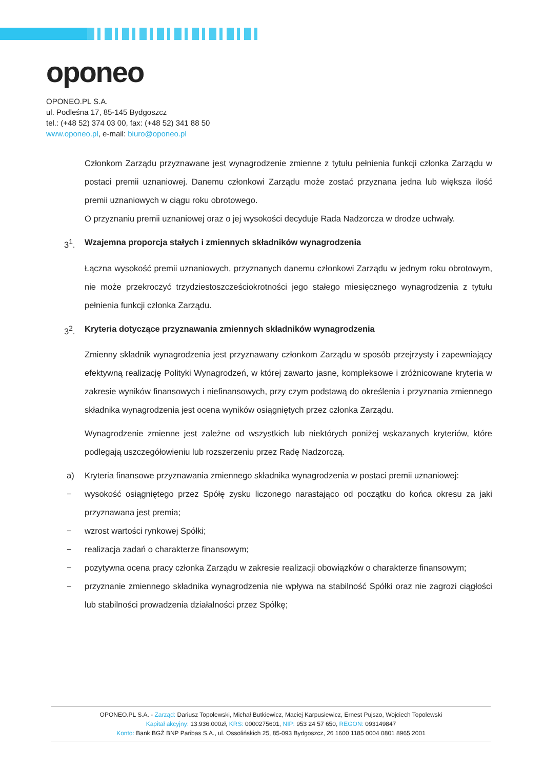oponeo
OPONEO.PL S.A.
ul. Podleśna 17, 85-145 Bydgoszcz
tel.: (+48 52) 374 03 00, fax: (+48 52) 341 88 50
www.oponeo.pl, e-mail: biuro@oponeo.pl
Członkom Zarządu przyznawane jest wynagrodzenie zmienne z tytułu pełnienia funkcji członka Zarządu w postaci premii uznaniowej. Danemu członkowi Zarządu może zostać przyznana jedna lub większa ilość premii uznaniowych w ciągu roku obrotowego.
O przyznaniu premii uznaniowej oraz o jej wysokości decyduje Rada Nadzorcza w drodze uchwały.
3<sup>1</sup>. Wzajemna proporcja stałych i zmiennych składników wynagrodzenia
Łączna wysokość premii uznaniowych, przyznanych danemu członkowi Zarządu w jednym roku obrotowym, nie może przekroczyć trzydziestoszcześciokrotności jego stałego miesięcznego wynagrodzenia z tytułu pełnienia funkcji członka Zarządu.
3<sup>2</sup>. Kryteria dotyczące przyznawania zmiennych składników wynagrodzenia
Zmienny składnik wynagrodzenia jest przyznawany członkom Zarządu w sposób przejrzysty i zapewniający efektywną realizację Polityki Wynagrodzeń, w której zawarto jasne, kompleksowe i zróżnicowane kryteria w zakresie wyników finansowych i niefinansowych, przy czym podstawą do określenia i przyznania zmiennego składnika wynagrodzenia jest ocena wyników osiągniętych przez członka Zarządu.
Wynagrodzenie zmienne jest zależne od wszystkich lub niektórych poniżej wskazanych kryteriów, które podlegają uszczegółowieniu lub rozszerzeniu przez Radę Nadzorczą.
a) Kryteria finansowe przyznawania zmiennego składnika wynagrodzenia w postaci premii uznaniowej:
− wysokość osiągniętego przez Spółę zysku liczonego narastająco od początku do końca okresu za jaki przyznawana jest premia;
− wzrost wartości rynkowej Spółki;
− realizacja zadań o charakterze finansowym;
− pozytywna ocena pracy członka Zarządu w zakresie realizacji obowiązków o charakterze finansowym;
− przyznanie zmiennego składnika wynagrodzenia nie wpływa na stabilność Spółki oraz nie zagrozi ciągłości lub stabilności prowadzenia działalności przez Spółkę;
OPONEO.PL S.A. - Zarząd: Dariusz Topolewski, Michał Butkiewicz, Maciej Karpusiewicz, Ernest Pujszo, Wojciech Topolewski
Kapitał akcyjny: 13.936.000zł, KRS: 0000275601, NIP: 953 24 57 650, REGON: 093149847
Konto: Bank BGŻ BNP Paribas S.A., ul. Ossolińskich 25, 85-093 Bydgoszcz, 26 1600 1185 0004 0801 8965 2001